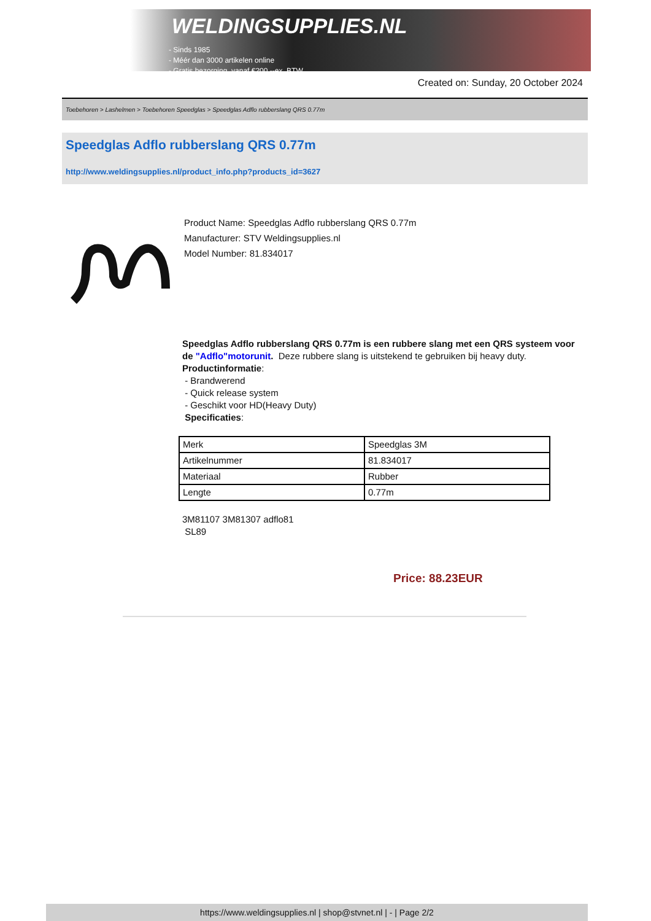WELDINGSUPPLIES.NL
- Sinds 1985
- Méér dan 3000 artikelen online
- Gratis bezorging, vanaf €200,--ex. BTW
Created on: Sunday, 20 October 2024
Toebehoren > Lashelmen > Toebehoren Speedglas > Speedglas Adflo rubberslang QRS 0.77m
Speedglas Adflo rubberslang QRS 0.77m
http://www.weldingsupplies.nl/product_info.php?products_id=3627
Product Name: Speedglas Adflo rubberslang QRS 0.77m
Manufacturer: STV Weldingsupplies.nl
Model Number: 81.834017
Speedglas Adflo rubberslang QRS 0.77m is een rubbere slang met een QRS systeem voor de "Adflo"motorunit. Deze rubbere slang is uitstekend te gebruiken bij heavy duty.
Productinformatie:
- Brandwerend
- Quick release system
- Geschikt voor HD(Heavy Duty)
Specificaties:
| Merk | Speedglas 3M |
| Artikelnummer | 81.834017 |
| Materiaal | Rubber |
| Lengte | 0.77m |
3M81107 3M81307 adflo81
SL89
Price: 88.23EUR
https://www.weldingsupplies.nl | shop@stvnet.nl | - | Page 2/2